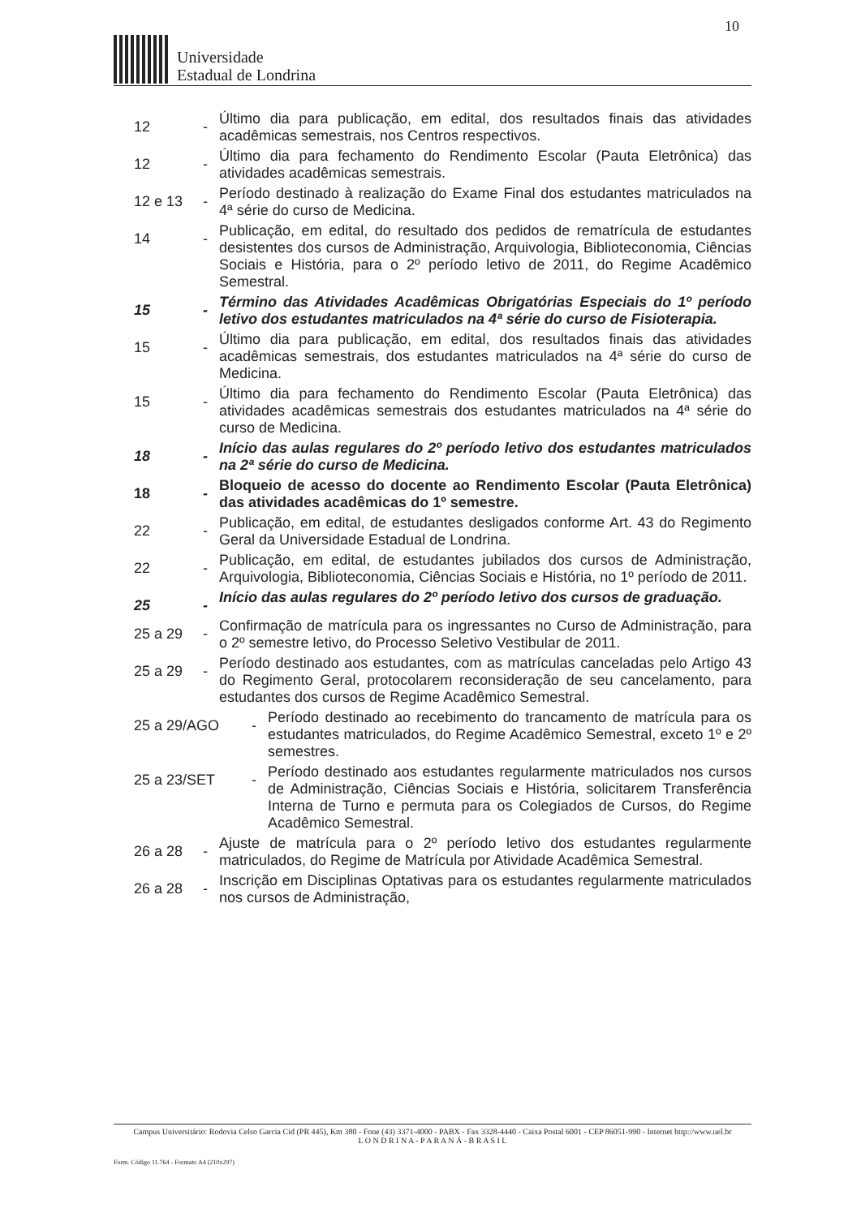10
Universidade
Estadual de Londrina
12 -
Último dia para publicação, em edital, dos resultados finais das atividades acadêmicas semestrais, nos Centros respectivos.
12 -
Último dia para fechamento do Rendimento Escolar (Pauta Eletrônica) das atividades acadêmicas semestrais.
12 e 13 -
Período destinado à realização do Exame Final dos estudantes matriculados na 4ª série do curso de Medicina.
14 -
Publicação, em edital, do resultado dos pedidos de rematrícula de estudantes desistentes dos cursos de Administração, Arquivologia, Biblioteconomia, Ciências Sociais e História, para o 2º período letivo de 2011, do Regime Acadêmico Semestral.
15 -
Término das Atividades Acadêmicas Obrigatórias Especiais do 1º período letivo dos estudantes matriculados na 4ª série do curso de Fisioterapia.
15 -
Último dia para publicação, em edital, dos resultados finais das atividades acadêmicas semestrais, dos estudantes matriculados na 4ª série do curso de Medicina.
15 -
Último dia para fechamento do Rendimento Escolar (Pauta Eletrônica) das atividades acadêmicas semestrais dos estudantes matriculados na 4ª série do curso de Medicina.
18 -
Início das aulas regulares do 2º período letivo dos estudantes matriculados na 2ª série do curso de Medicina.
18 -
Bloqueio de acesso do docente ao Rendimento Escolar (Pauta Eletrônica) das atividades acadêmicas do 1º semestre.
22 -
Publicação, em edital, de estudantes desligados conforme Art. 43 do Regimento Geral da Universidade Estadual de Londrina.
22 -
Publicação, em edital, de estudantes jubilados dos cursos de Administração, Arquivologia, Biblioteconomia, Ciências Sociais e História, no 1º período de 2011.
25 -
Início das aulas regulares do 2º período letivo dos cursos de graduação.
25 a 29 -
Confirmação de matrícula para os ingressantes no Curso de Administração, para o 2º semestre letivo, do Processo Seletivo Vestibular de 2011.
25 a 29 -
Período destinado aos estudantes, com as matrículas canceladas pelo Artigo 43 do Regimento Geral, protocolarem reconsideração de seu cancelamento, para estudantes dos cursos de Regime Acadêmico Semestral.
25 a 29/AGO -
Período destinado ao recebimento do trancamento de matrícula para os estudantes matriculados, do Regime Acadêmico Semestral, exceto 1º e 2º semestres.
25 a 23/SET -
Período destinado aos estudantes regularmente matriculados nos cursos de Administração, Ciências Sociais e História, solicitarem Transferência Interna de Turno e permuta para os Colegiados de Cursos, do Regime Acadêmico Semestral.
26 a 28 -
Ajuste de matrícula para o 2º período letivo dos estudantes regularmente matriculados, do Regime de Matrícula por Atividade Acadêmica Semestral.
26 a 28 -
Inscrição em Disciplinas Optativas para os estudantes regularmente matriculados nos cursos de Administração,
Campus Universitário: Rodovia Celso Garcia Cid (PR 445), Km 380 - Fone (43) 3371-4000 - PABX - Fax 3328-4440 - Caixa Postal 6001 - CEP 86051-990 - Internet http://www.uel.br
L O N D R I N A - P A R A N Á - B R A S I L
Form. Código 11.764 - Formato A4 (210x297)